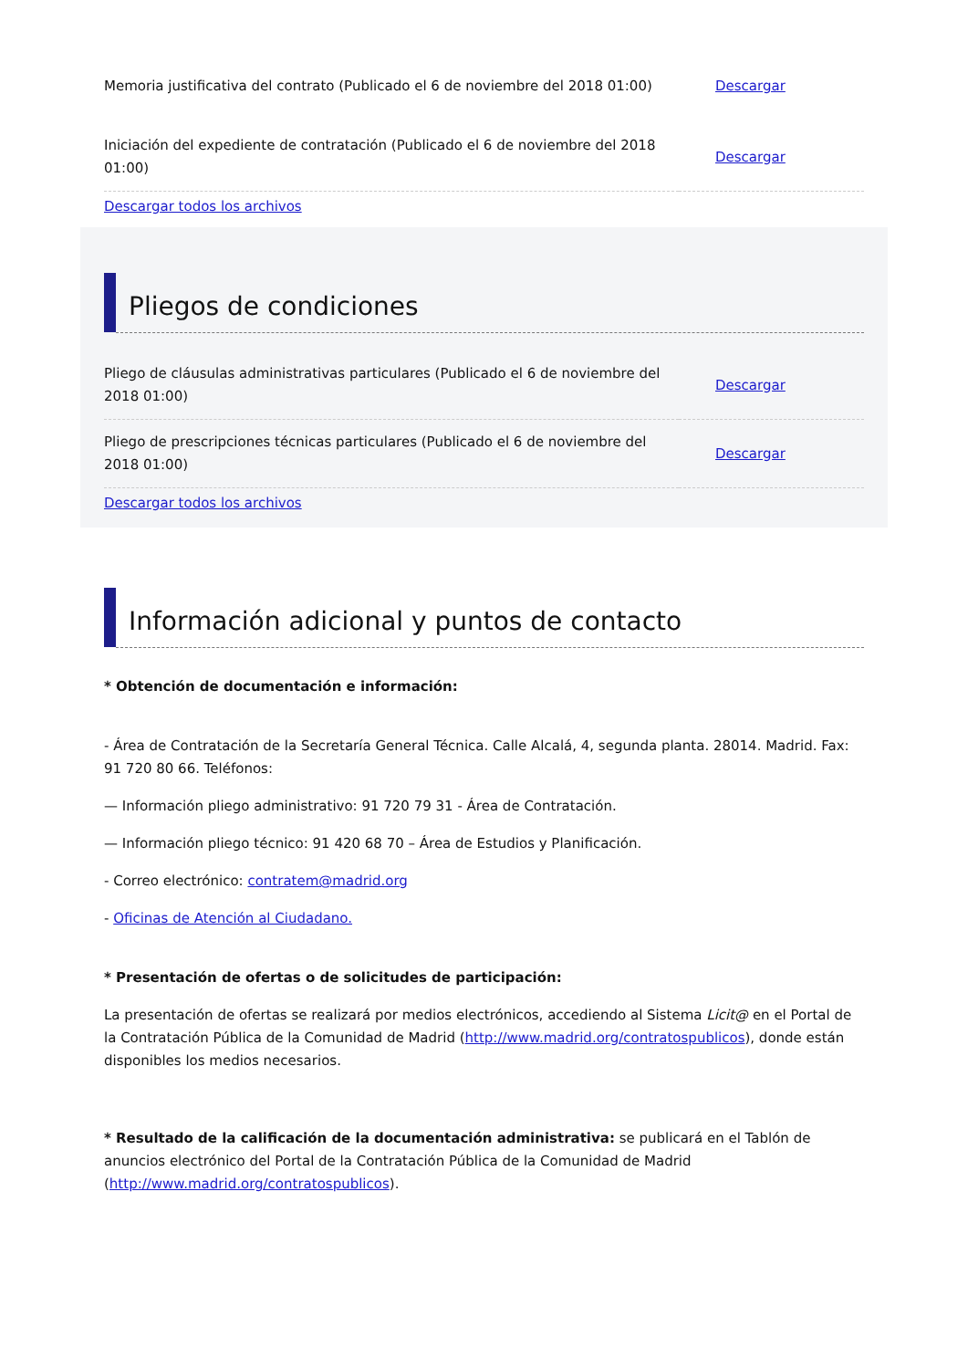| Memoria justificativa del contrato (Publicado el 6 de noviembre del 2018 01:00) | Descargar |
| Iniciación del expediente de contratación (Publicado el 6 de noviembre del 2018 01:00) | Descargar |
Descargar todos los archivos
Pliegos de condiciones
| Pliego de cláusulas administrativas particulares (Publicado el 6 de noviembre del 2018 01:00) | Descargar |
| Pliego de prescripciones técnicas particulares (Publicado el 6 de noviembre del 2018 01:00) | Descargar |
Descargar todos los archivos
Información adicional y puntos de contacto
* Obtención de documentación e información:
- Área de Contratación de la Secretaría General Técnica. Calle Alcalá, 4, segunda planta. 28014. Madrid. Fax: 91 720 80 66. Teléfonos:
— Información pliego administrativo: 91 720 79 31 - Área de Contratación.
— Información pliego técnico: 91 420 68 70 – Área de Estudios y Planificación.
- Correo electrónico: contratem@madrid.org
- Oficinas de Atención al Ciudadano.
* Presentación de ofertas o de solicitudes de participación:
La presentación de ofertas se realizará por medios electrónicos, accediendo al Sistema Licit@ en el Portal de la Contratación Pública de la Comunidad de Madrid (http://www.madrid.org/contratospublicos), donde están disponibles los medios necesarios.
* Resultado de la calificación de la documentación administrativa: se publicará en el Tablón de anuncios electrónico del Portal de la Contratación Pública de la Comunidad de Madrid (http://www.madrid.org/contratospublicos).